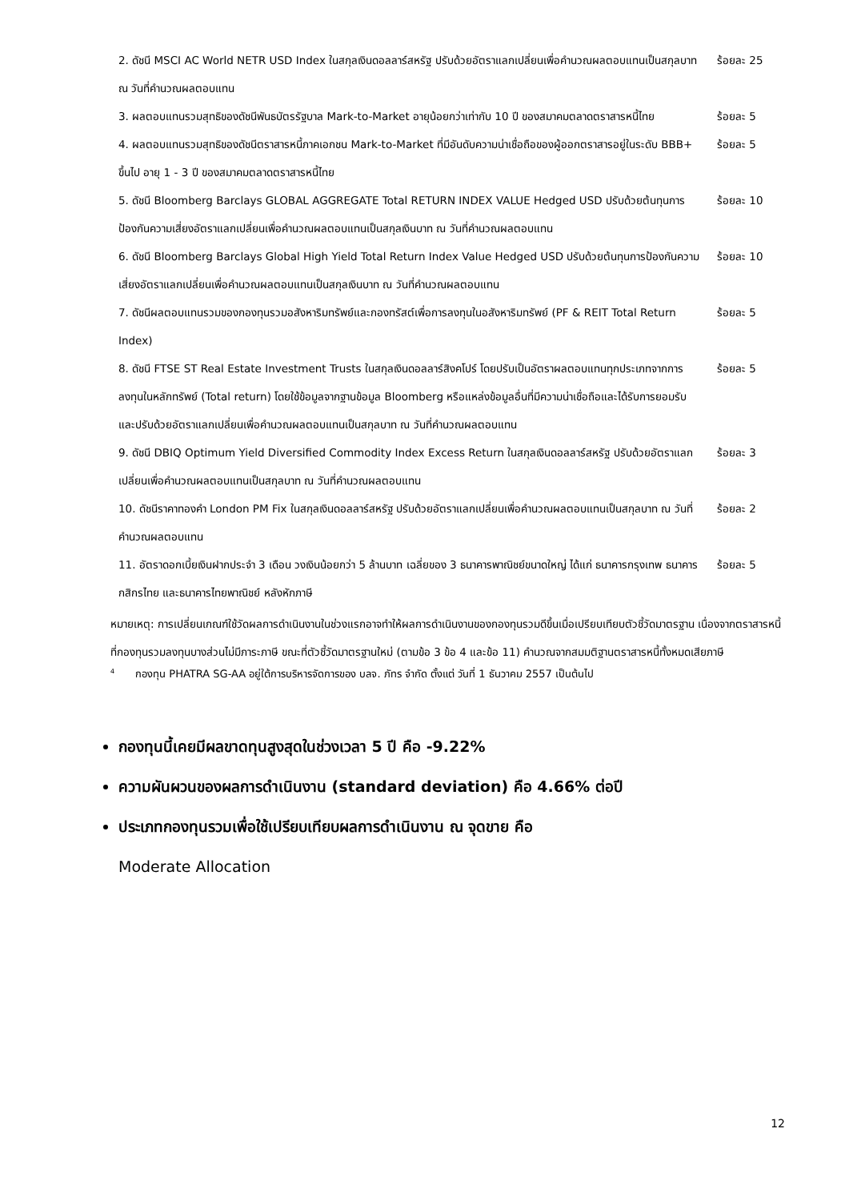| 2. ดัชนี MSCI AC World NETR USD Index ในสกุลเงินดอลลาร์สหรัฐ ปรับด้วยอัตราแลกเปลี่ยนเพื่อคำนวณผลตอบแทนเป็นสกุลบาท ณ วันที่คำนวณผลตอบแทน | ร้อยละ 25 |
| 3. ผลตอบแทนรวมสุทธิของดัชนีพันธบัตรรัฐบาล Mark-to-Market อายุน้อยกว่าเท่ากับ 10 ปี ของสมาคมตลาดตราสารหนี้ไทย | ร้อยละ 5 |
| 4. ผลตอบแทนรวมสุทธิของดัชนีตราสารหนี้ภาคเอกชน Mark-to-Market ที่มีอันดับความน่าเชื่อถือของผู้ออกตราสารอยู่ในระดับ BBB+ ขึ้นไป อายุ 1 - 3 ปี ของสมาคมตลาดตราสารหนี้ไทย | ร้อยละ 5 |
| 5. ดัชนี Bloomberg Barclays GLOBAL AGGREGATE Total RETURN INDEX VALUE Hedged USD ปรับด้วยต้นทุนการป้องกันความเสี่ยงอัตราแลกเปลี่ยนเพื่อคำนวณผลตอบแทนเป็นสกุลเงินบาท ณ วันที่คำนวณผลตอบแทน | ร้อยละ 10 |
| 6. ดัชนี Bloomberg Barclays Global High Yield Total Return Index Value Hedged USD ปรับด้วยต้นทุนการป้องกันความเสี่ยงอัตราแลกเปลี่ยนเพื่อคำนวณผลตอบแทนเป็นสกุลเงินบาท ณ วันที่คำนวณผลตอบแทน | ร้อยละ 10 |
| 7. ดัชนีผลตอบแทนรวมของกองทุนรวมอสังหาริมทรัพย์และกองทรัสต์เพื่อการลงทุนในอสังหาริมทรัพย์ (PF & REIT Total Return Index) | ร้อยละ 5 |
| 8. ดัชนี FTSE ST Real Estate Investment Trusts ในสกุลเงินดอลลาร์สิงคโปร์ โดยปรับเป็นอัตราผลตอบแทนทุกประเภทจากการลงทุนในหลักทรัพย์ (Total return) โดยใช้ข้อมูลจากฐานข้อมูล Bloomberg หรือแหล่งข้อมูลอื่นที่มีความน่าเชื่อถือและได้รับการยอมรับ และปรับด้วยอัตราแลกเปลี่ยนเพื่อคำนวณผลตอบแทนเป็นสกุลบาท ณ วันที่คำนวณผลตอบแทน | ร้อยละ 5 |
| 9. ดัชนี DBIQ Optimum Yield Diversified Commodity Index Excess Return ในสกุลเงินดอลลาร์สหรัฐ ปรับด้วยอัตราแลกเปลี่ยนเพื่อคำนวณผลตอบแทนเป็นสกุลบาท ณ วันที่คำนวณผลตอบแทน | ร้อยละ 3 |
| 10. ดัชนีราคาทองคำ London PM Fix ในสกุลเงินดอลลาร์สหรัฐ ปรับด้วยอัตราแลกเปลี่ยนเพื่อคำนวณผลตอบแทนเป็นสกุลบาท ณ วันที่คำนวณผลตอบแทน | ร้อยละ 2 |
| 11. อัตราดอกเบี้ยเงินฝากประจำ 3 เดือน วงเงินน้อยกว่า 5 ล้านบาท เฉลี่ยของ 3 ธนาคารพาณิชย์ขนาดใหญ่ ได้แก่ ธนาคารกรุงเทพ ธนาคารกสิกรไทย และธนาคารไทยพาณิชย์ หลังหักภาษี | ร้อยละ 5 |
หมายเหตุ: การเปลี่ยนเกณฑ์ใช้วัดผลการดำเนินงานในช่วงแรกอาจทำให้ผลการดำเนินงานของกองทุนรวมดีขึ้นเมื่อเปรียบเทียบตัวชี้วัดมาตรฐาน เนื่องจากตราสารหนี้ที่กองทุนรวมลงทุนบางส่วนไม่มีภาระภาษี ขณะที่ตัวชี้วัดมาตรฐานใหม่ (ตามข้อ 3 ข้อ 4 และข้อ 11) คำนวณจากสมมติฐานตราสารหนี้ทั้งหมดเสียภาษี
<sup>4</sup> กองทุน PHATRA SG-AA อยู่ใต้การบริหารจัดการของ บลจ. ภัทร จำกัด ตั้งแต่ วันที่ 1 ธันวาคม 2557 เป็นต้นไป
กองทุนนี้เคยมีผลขาดทุนสูงสุดในช่วงเวลา 5 ปี คือ -9.22%
ความผันผวนของผลการดำเนินงาน (standard deviation) คือ 4.66% ต่อปี
ประเภทกองทุนรวมเพื่อใช้เปรียบเทียบผลการดำเนินงาน ณ จุดขาย คือ
Moderate Allocation
12